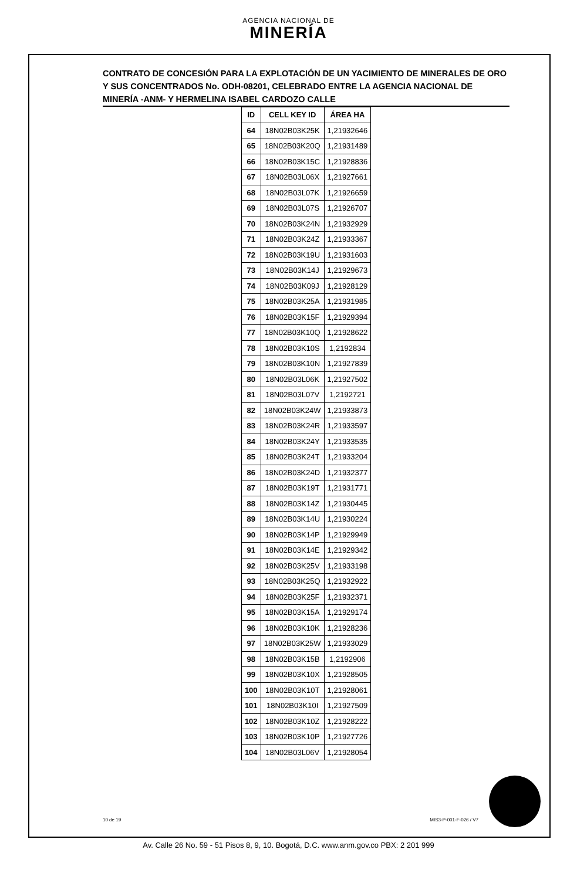AGENCIA NACIONAL DE
MINERÍA
CONTRATO DE CONCESIÓN PARA LA EXPLOTACIÓN DE UN YACIMIENTO DE MINERALES DE ORO Y SUS CONCENTRADOS No. ODH-08201, CELEBRADO ENTRE LA AGENCIA NACIONAL DE MINERÍA -ANM- Y HERMELINA ISABEL CARDOZO CALLE
| ID | CELL KEY ID | ÁREA HA |
| --- | --- | --- |
| 64 | 18N02B03K25K | 1,21932646 |
| 65 | 18N02B03K20Q | 1,21931489 |
| 66 | 18N02B03K15C | 1,21928836 |
| 67 | 18N02B03L06X | 1,21927661 |
| 68 | 18N02B03L07K | 1,21926659 |
| 69 | 18N02B03L07S | 1,21926707 |
| 70 | 18N02B03K24N | 1,21932929 |
| 71 | 18N02B03K24Z | 1,21933367 |
| 72 | 18N02B03K19U | 1,21931603 |
| 73 | 18N02B03K14J | 1,21929673 |
| 74 | 18N02B03K09J | 1,21928129 |
| 75 | 18N02B03K25A | 1,21931985 |
| 76 | 18N02B03K15F | 1,21929394 |
| 77 | 18N02B03K10Q | 1,21928622 |
| 78 | 18N02B03K10S | 1,2192834 |
| 79 | 18N02B03K10N | 1,21927839 |
| 80 | 18N02B03L06K | 1,21927502 |
| 81 | 18N02B03L07V | 1,2192721 |
| 82 | 18N02B03K24W | 1,21933873 |
| 83 | 18N02B03K24R | 1,21933597 |
| 84 | 18N02B03K24Y | 1,21933535 |
| 85 | 18N02B03K24T | 1,21933204 |
| 86 | 18N02B03K24D | 1,21932377 |
| 87 | 18N02B03K19T | 1,21931771 |
| 88 | 18N02B03K14Z | 1,21930445 |
| 89 | 18N02B03K14U | 1,21930224 |
| 90 | 18N02B03K14P | 1,21929949 |
| 91 | 18N02B03K14E | 1,21929342 |
| 92 | 18N02B03K25V | 1,21933198 |
| 93 | 18N02B03K25Q | 1,21932922 |
| 94 | 18N02B03K25F | 1,21932371 |
| 95 | 18N02B03K15A | 1,21929174 |
| 96 | 18N02B03K10K | 1,21928236 |
| 97 | 18N02B03K25W | 1,21933029 |
| 98 | 18N02B03K15B | 1,2192906 |
| 99 | 18N02B03K10X | 1,21928505 |
| 100 | 18N02B03K10T | 1,21928061 |
| 101 | 18N02B03K10I | 1,21927509 |
| 102 | 18N02B03K10Z | 1,21928222 |
| 103 | 18N02B03K10P | 1,21927726 |
| 104 | 18N02B03L06V | 1,21928054 |
10 de 19 MIS3-P-001-F-026 / V7
Av. Calle 26 No. 59 - 51 Pisos 8, 9, 10. Bogotá, D.C. www.anm.gov.co PBX: 2 201 999